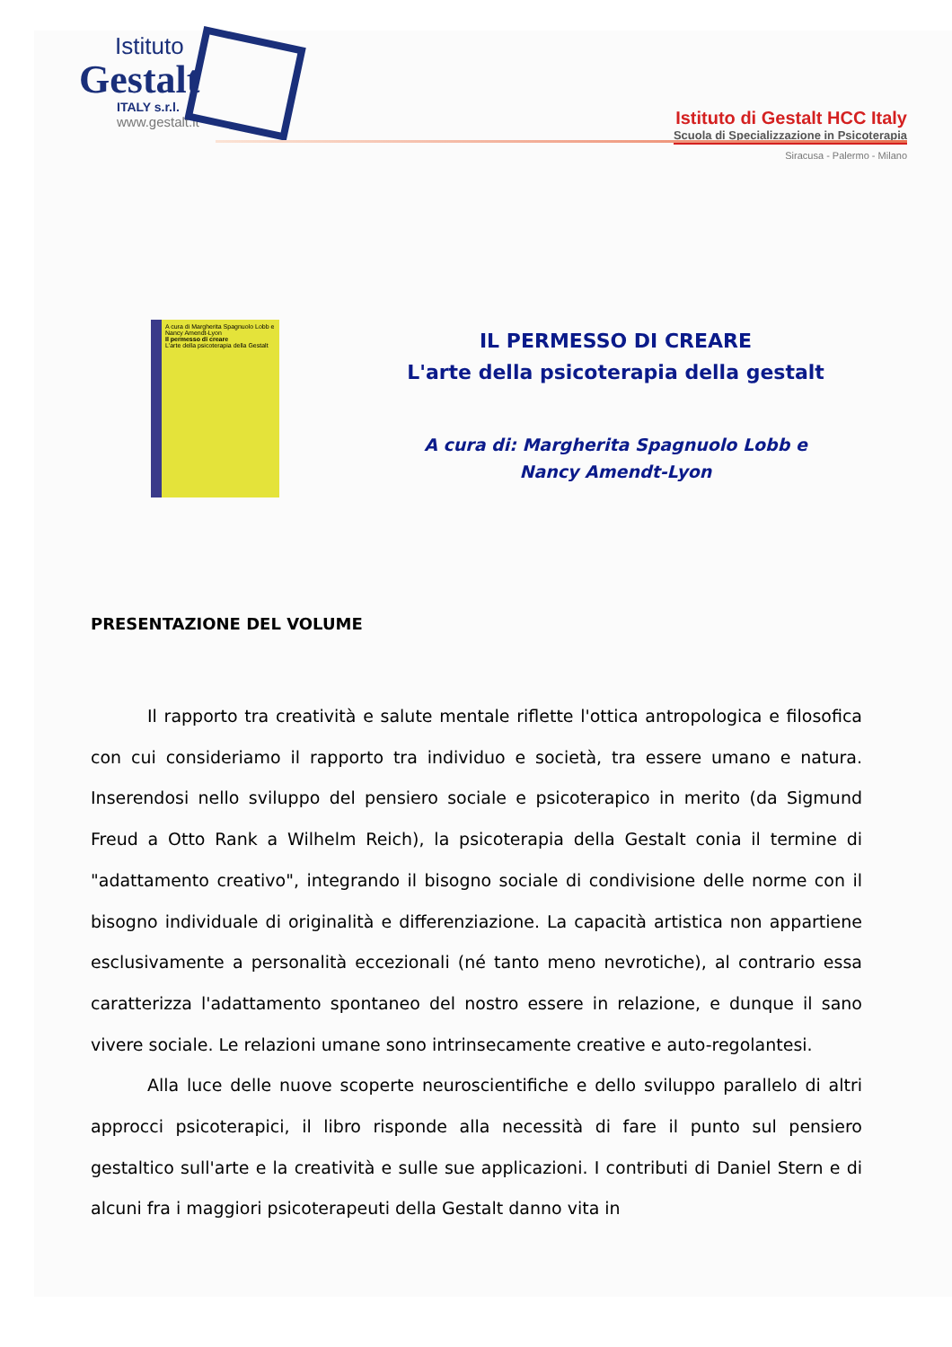Istituto
Gestalt
ITALY s.r.l.
www.gestalt.it
Istituto di Gestalt HCC Italy
Scuola di Specializzazione in Psicoterapia
Siracusa - Palermo - Milano
A cura di Margherita Spagnuolo Lobb e Nancy Amendt-Lyon
Il permesso di creare
L'arte della psicoterapia della Gestalt
IL PERMESSO DI CREARE
L'arte della psicoterapia della gestalt
A cura di: Margherita Spagnuolo Lobb e
Nancy Amendt-Lyon
PRESENTAZIONE DEL VOLUME
Il rapporto tra creatività e salute mentale riflette l'ottica antropologica e filosofica con cui consideriamo il rapporto tra individuo e società, tra essere umano e natura. Inserendosi nello sviluppo del pensiero sociale e psicoterapico in merito (da Sigmund Freud a Otto Rank a Wilhelm Reich), la psicoterapia della Gestalt conia il termine di "adattamento creativo", integrando il bisogno sociale di condivisione delle norme con il bisogno individuale di originalità e differenziazione. La capacità artistica non appartiene esclusivamente a personalità eccezionali (né tanto meno nevrotiche), al contrario essa caratterizza l'adattamento spontaneo del nostro essere in relazione, e dunque il sano vivere sociale. Le relazioni umane sono intrinsecamente creative e auto-regolantesi.
Alla luce delle nuove scoperte neuroscientifiche e dello sviluppo parallelo di altri approcci psicoterapici, il libro risponde alla necessità di fare il punto sul pensiero gestaltico sull'arte e la creatività e sulle sue applicazioni. I contributi di Daniel Stern e di alcuni fra i maggiori psicoterapeuti della Gestalt danno vita in